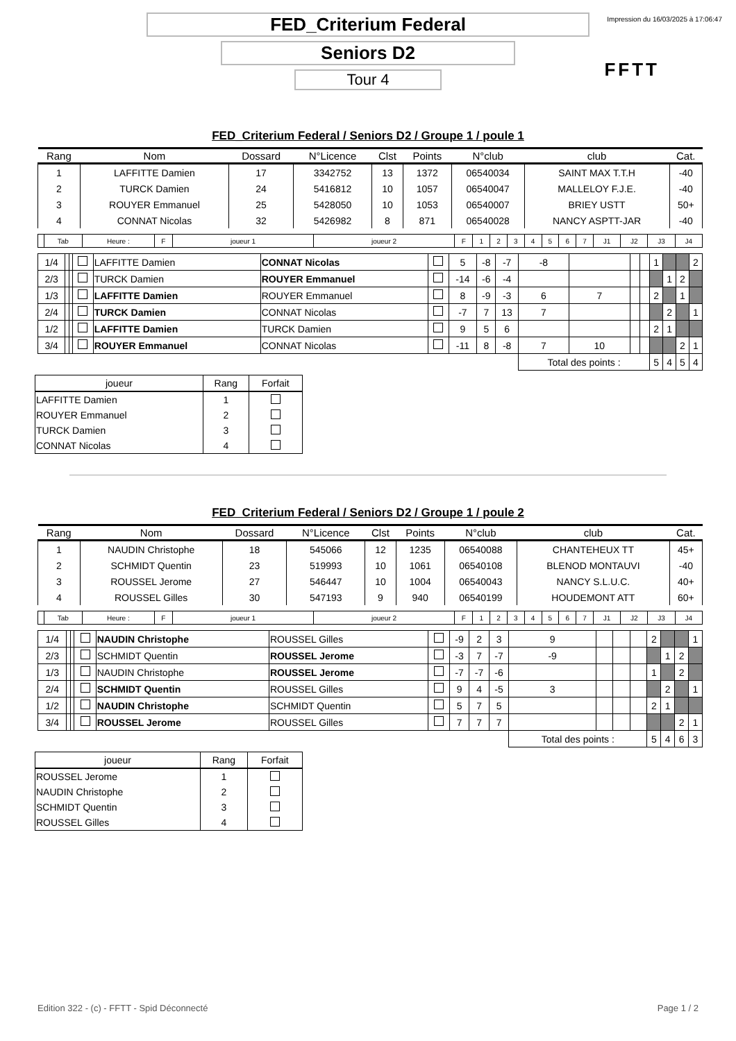Impression du 16/03/2025 à 17:06:47
FFTT
FED_Criterium Federal
Seniors D2
Tour 4
FED_Criterium Federal / Seniors D2 / Groupe 1 / poule 1
| Rang | Nom | Dossard | N°Licence | Clst | Points | N°club | club | Cat. |
| --- | --- | --- | --- | --- | --- | --- | --- | --- |
| 1 | LAFFITTE Damien | 17 | 3342752 | 13 | 1372 | 06540034 | SAINT MAX T.T.H | -40 |
| 2 | TURCK Damien | 24 | 5416812 | 10 | 1057 | 06540047 | MALLELOY F.J.E. | -40 |
| 3 | ROUYER Emmanuel | 25 | 5428050 | 10 | 1053 | 06540007 | BRIEY USTT | 50+ |
| 4 | CONNAT Nicolas | 32 | 5426982 | 8 | 871 | 06540028 | NANCY ASPTT-JAR | -40 |
| | Tab | Heure : | F | joueur 1 | joueur 2 | F | 1 | 2 | 3 | 4 | 5 | 6 | 7 | J1 | J2 | J3 | J4 |
| 1/4 | | | | LAFFITTE Damien | CONNAT Nicolas | | 5 | -8 | -7 | -8 | | | | 1 | | | 2 |
| 2/3 | | | | TURCK Damien | ROUYER Emmanuel | | -14 | -6 | -4 | | | | | | 1 | 2 | |
| 1/3 | | | | LAFFITTE Damien | ROUYER Emmanuel | | 8 | -9 | -3 | 6 | 7 | | | 2 | | 1 | |
| 2/4 | | | | TURCK Damien | CONNAT Nicolas | | -7 | 7 | 13 | 7 | | | | | 2 | | 1 |
| 1/2 | | | | LAFFITTE Damien | TURCK Damien | | 9 | 5 | 6 | | | | | 2 | 1 | | |
| 3/4 | | | | ROUYER Emmanuel | CONNAT Nicolas | | -11 | 8 | -8 | 7 | 10 | | | | | 2 | 1 |
| | | | | | | | | | | Total des points : | | | | 5 | 4 | 5 | 4 |
| joueur | Rang | Forfait |
| --- | --- | --- |
| LAFFITTE Damien | 1 | |
| ROUYER Emmanuel | 2 | |
| TURCK Damien | 3 | |
| CONNAT Nicolas | 4 | |
FED_Criterium Federal / Seniors D2 / Groupe 1 / poule 2
| Rang | Nom | Dossard | N°Licence | Clst | Points | N°club | club | Cat. |
| --- | --- | --- | --- | --- | --- | --- | --- | --- |
| 1 | NAUDIN Christophe | 18 | 545066 | 12 | 1235 | 06540088 | CHANTEHEUX TT | 45+ |
| 2 | SCHMIDT Quentin | 23 | 519993 | 10 | 1061 | 06540108 | BLENOD MONTAUVI | -40 |
| 3 | ROUSSEL Jerome | 27 | 546447 | 10 | 1004 | 06540043 | NANCY S.L.U.C. | 40+ |
| 4 | ROUSSEL Gilles | 30 | 547193 | 9 | 940 | 06540199 | HOUDEMONT ATT | 60+ |
| | Tab | Heure : | F | joueur 1 | joueur 2 | F | 1 | 2 | 3 | 4 | 5 | 6 | 7 | J1 | J2 | J3 | J4 |
| 1/4 | | | | NAUDIN Christophe | ROUSSEL Gilles | | -9 | 2 | 3 | 9 | | | | 2 | | | 1 |
| 2/3 | | | | SCHMIDT Quentin | ROUSSEL Jerome | | -3 | 7 | -7 | -9 | | | | | 1 | 2 | |
| 1/3 | | | | NAUDIN Christophe | ROUSSEL Jerome | | -7 | -7 | -6 | | | | | 1 | | 2 | |
| 2/4 | | | | SCHMIDT Quentin | ROUSSEL Gilles | | 9 | 4 | -5 | 3 | | | | | 2 | | 1 |
| 1/2 | | | | NAUDIN Christophe | SCHMIDT Quentin | | 5 | 7 | 5 | | | | | 2 | 1 | | |
| 3/4 | | | | ROUSSEL Jerome | ROUSSEL Gilles | | 7 | 7 | 7 | | | | | | | 2 | 1 |
| | | | | | | | | | | Total des points : | | | | 5 | 4 | 6 | 3 |
| joueur | Rang | Forfait |
| --- | --- | --- |
| ROUSSEL Jerome | 1 | |
| NAUDIN Christophe | 2 | |
| SCHMIDT Quentin | 3 | |
| ROUSSEL Gilles | 4 | |
Edition 322 - (c) - FFTT - Spid Déconnecté Page 1 / 2